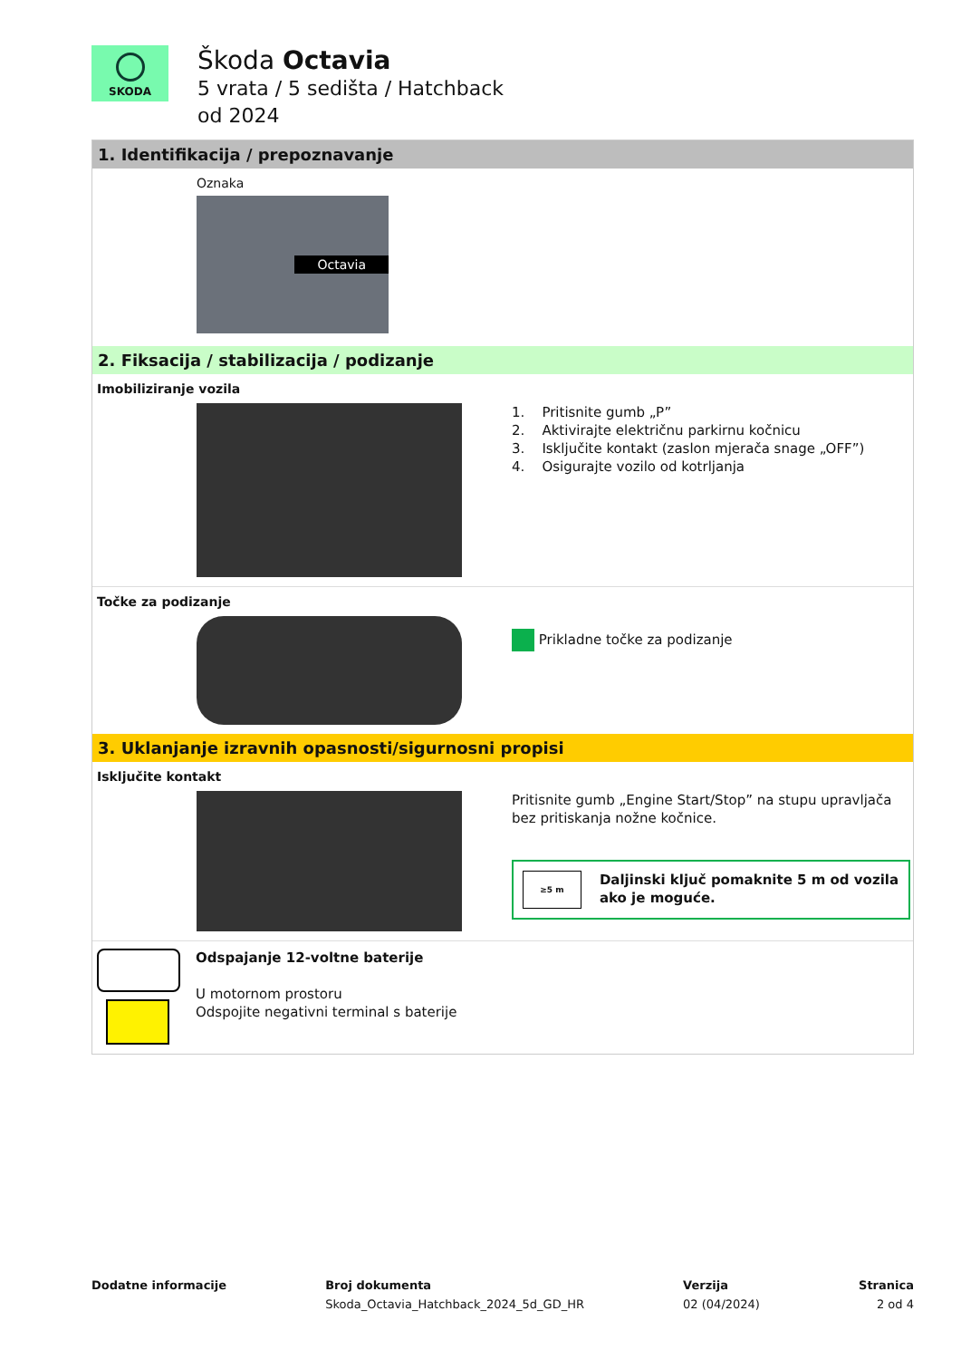SKODA
Škoda Octavia
5 vrata / 5 sedišta / Hatchback
od 2024
1. Identifikacija / prepoznavanje
Oznaka
Octavia
2. Fiksacija / stabilizacija / podizanje
Imobiliziranje vozila
1. Pritisnite gumb „P”
2. Aktivirajte električnu parkirnu kočnicu
3. Isključite kontakt (zaslon mjerača snage „OFF”)
4. Osigurajte vozilo od kotrljanja
Točke za podizanje
Prikladne točke za podizanje
3. Uklanjanje izravnih opasnosti/sigurnosni propisi
Isključite kontakt
Pritisnite gumb „Engine Start/Stop” na stupu upravljača bez pritiskanja nožne kočnice.
≥5 m Daljinski ključ pomaknite 5 m od vozila ako je moguće.
Odspajanje 12-voltne baterije
U motornom prostoru
Odspojite negativni terminal s baterije
Dodatne informacije Broj dokumenta
Skoda_Octavia_Hatchback_2024_5d_GD_HR
Verzija
02 (04/2024)
Stranica
2 od 4